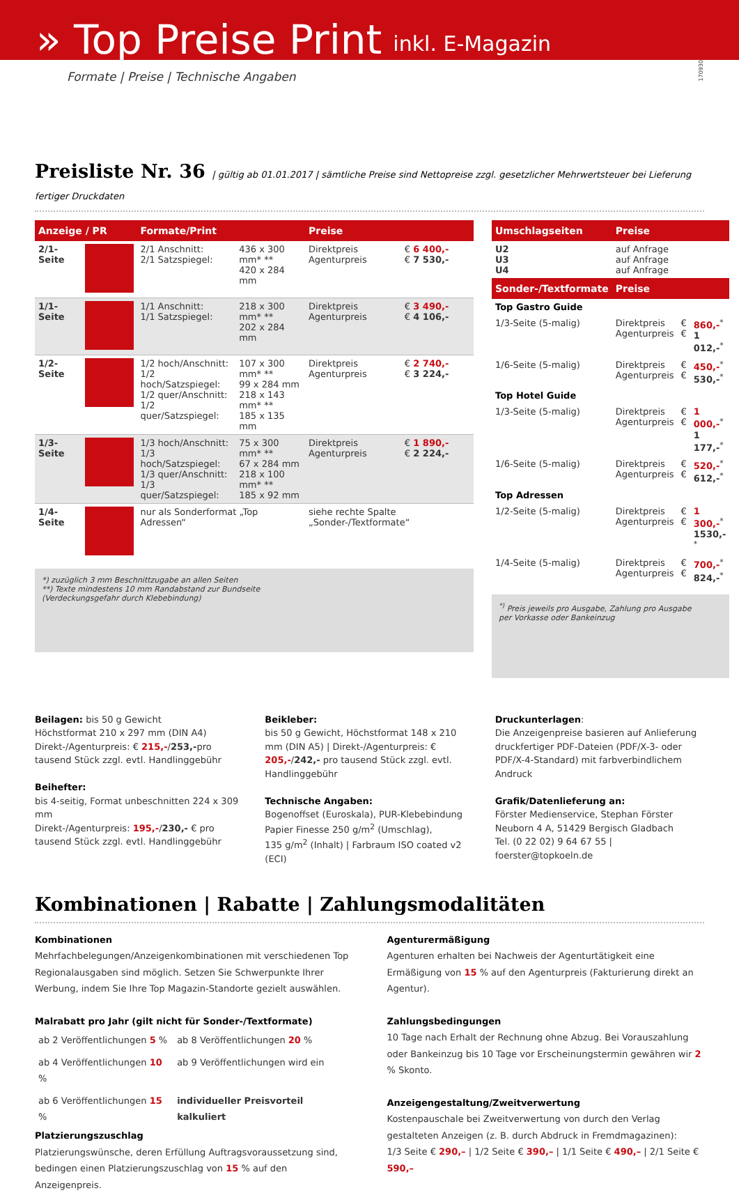» Top Preise Print inkl. E-Magazin
170930
Formate | Preise | Technische Angaben
Preisliste Nr. 36 | gültig ab 01.01.2017 | sämtliche Preise sind Nettopreise zzgl. gesetzlicher Mehrwertsteuer bei Lieferung fertiger Druckdaten
| Anzeige / PR | | Formate/Print | | Preise | |
| --- | --- | --- | --- | --- | --- |
| 2/1-Seite | | 2/1 Anschnitt: 2/1 Satzspiegel: | 436 x 300 mm* ** 420 x 284 mm | Direktpreis Agenturpreis | € 6 400,- € 7 530,- |
| 1/1-Seite | | 1/1 Anschnitt: 1/1 Satzspiegel: | 218 x 300 mm* ** 202 x 284 mm | Direktpreis Agenturpreis | € 3 490,- € 4 106,- |
| 1/2-Seite | | 1/2 hoch/Anschnitt: 1/2 hoch/Satzspiegel: 1/2 quer/Anschnitt: 1/2 quer/Satzspiegel: | 107 x 300 mm* ** 99 x 284 mm 218 x 143 mm* ** 185 x 135 mm | Direktpreis Agenturpreis | € 2 740,- € 3 224,- |
| 1/3-Seite | | 1/3 hoch/Anschnitt: 1/3 hoch/Satzspiegel: 1/3 quer/Anschnitt: 1/3 quer/Satzspiegel: | 75 x 300 mm* ** 67 x 284 mm 218 x 100 mm* ** 185 x 92 mm | Direktpreis Agenturpreis | € 1 890,- € 2 224,- |
| 1/4-Seite | | nur als Sonderformat „Top Adressen“ | | siehe rechte Spalte „Sonder-/Textformate“ | |
*) zuzüglich 3 mm Beschnittzugabe an allen Seiten
**) Texte mindestens 10 mm Randabstand zur Bundseite
(Verdeckungsgefahr durch Klebebindung)
| Umschlagseiten | Preise | | |
| --- | --- | --- | --- |
| U2 U3 U4 | auf Anfrage auf Anfrage auf Anfrage | | |
| Sonder-/Textformate | Preise | | |
| Top Gastro Guide | | | |
| 1/3-Seite (5-malig) | Direktpreis Agenturpreis | € € | 860,-<sup>*</sup> 1 012,-<sup>*</sup> |
| 1/6-Seite (5-malig) | Direktpreis Agenturpreis | € € | 450,-<sup>*</sup> 530,-<sup>*</sup> |
| Top Hotel Guide | | | |
| 1/3-Seite (5-malig) | Direktpreis Agenturpreis | € € | 1 000,-<sup>*</sup> 1 177,-<sup>*</sup> |
| 1/6-Seite (5-malig) | Direktpreis Agenturpreis | € € | 520,-<sup>*</sup> 612,-<sup>*</sup> |
| Top Adressen | | | |
| 1/2-Seite (5-malig) | Direktpreis Agenturpreis | € € | 1 300,-<sup>*</sup> 1530,-<sup>*</sup> |
| 1/4-Seite (5-malig) | Direktpreis Agenturpreis | € € | 700,-<sup>*</sup> 824,-<sup>*</sup> |
<sup>*)</sup> Preis jeweils pro Ausgabe, Zahlung pro Ausgabe
per Vorkasse oder Bankeinzug
Beilagen: bis 50 g Gewicht
Höchstformat 210 x 297 mm (DIN A4)
Direkt-/Agenturpreis: € 215,-/253,-pro tausend Stück zzgl. evtl. Handlinggebühr
Beihefter:
bis 4-seitig, Format unbeschnitten 224 x 309 mm
Direkt-/Agenturpreis: 195,-/230,- € pro tausend Stück zzgl. evtl. Handlinggebühr
Beikleber:
bis 50 g Gewicht, Höchstformat 148 x 210 mm (DIN A5) | Direkt-/Agenturpreis: € 205,-/242,- pro tausend Stück zzgl. evtl. Handlinggebühr
Technische Angaben:
Bogenoffset (Euroskala), PUR-Klebebindung
Papier Finesse 250 g/m<sup>2</sup> (Umschlag),
135 g/m<sup>2</sup> (Inhalt) | Farbraum ISO coated v2 (ECI)
Druckunterlagen:
Die Anzeigenpreise basieren auf Anlieferung druckfertiger PDF-Dateien (PDF/X-3- oder PDF/X-4-Standard) mit farbverbindlichem Andruck
Grafik/Datenlieferung an:
Förster Medienservice, Stephan Förster
Neuborn 4 A, 51429 Bergisch Gladbach
Tel. (0 22 02) 9 64 67 55 | foerster@topkoeln.de
Kombinationen | Rabatte | Zahlungsmodalitäten
Kombinationen
Mehrfachbelegungen/Anzeigenkombinationen mit verschiedenen Top Regionalausgaben sind möglich. Setzen Sie Schwerpunkte Ihrer Werbung, indem Sie Ihre Top Magazin-Standorte gezielt auswählen.
Malrabatt pro Jahr (gilt nicht für Sonder-/Textformate)
| ab 2 Veröffentlichungen 5 % | ab 8 Veröffentlichungen 20 % |
| ab 4 Veröffentlichungen 10 % | ab 9 Veröffentlichungen wird ein |
| ab 6 Veröffentlichungen 15 % | individueller Preisvorteil kalkuliert |
Platzierungszuschlag
Platzierungswünsche, deren Erfüllung Auftragsvoraussetzung sind, bedingen einen Platzierungszuschlag von 15 % auf den Anzeigenpreis.
Agenturermäßigung
Agenturen erhalten bei Nachweis der Agenturtätigkeit eine Ermäßigung von 15 % auf den Agenturpreis (Fakturierung direkt an Agentur).
Zahlungsbedingungen
10 Tage nach Erhalt der Rechnung ohne Abzug. Bei Vorauszahlung oder Bankeinzug bis 10 Tage vor Erscheinungstermin gewähren wir 2 % Skonto.
Anzeigengestaltung/Zweitverwertung
Kostenpauschale bei Zweitverwertung von durch den Verlag gestalteten Anzeigen (z. B. durch Abdruck in Fremdmagazinen):
1/3 Seite € 290,– | 1/2 Seite € 390,– | 1/1 Seite € 490,– | 2/1 Seite € 590,–